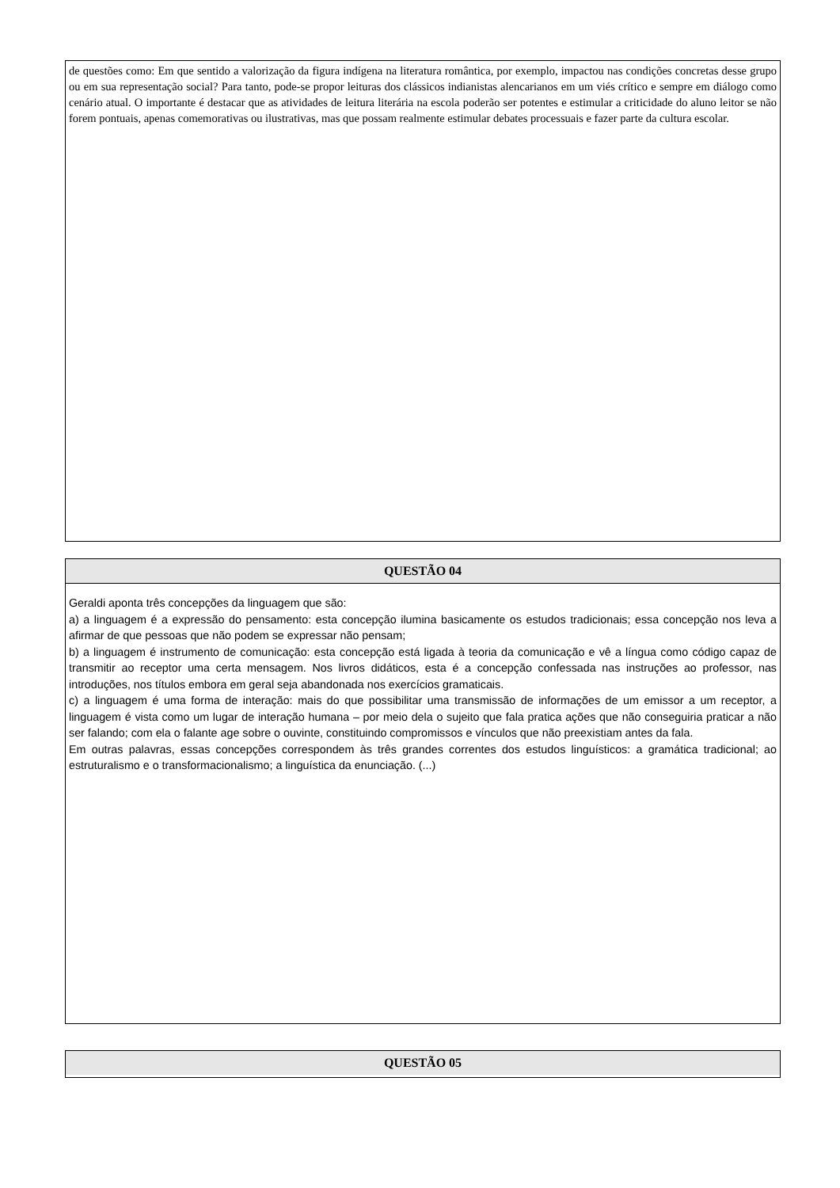de questões como: Em que sentido a valorização da figura indígena na literatura romântica, por exemplo, impactou nas condições concretas desse grupo ou em sua representação social? Para tanto, pode-se propor leituras dos clássicos indianistas alencarianos em um viés crítico e sempre em diálogo como cenário atual. O importante é destacar que as atividades de leitura literária na escola poderão ser potentes e estimular a criticidade do aluno leitor se não forem pontuais, apenas comemorativas ou ilustrativas, mas que possam realmente estimular debates processuais e fazer parte da cultura escolar.
QUESTÃO 04
Geraldi aponta três concepções da linguagem que são:
a) a linguagem é a expressão do pensamento: esta concepção ilumina basicamente os estudos tradicionais; essa concepção nos leva a afirmar de que pessoas que não podem se expressar não pensam;
b) a linguagem é instrumento de comunicação: esta concepção está ligada à teoria da comunicação e vê a língua como código capaz de transmitir ao receptor uma certa mensagem. Nos livros didáticos, esta é a concepção confessada nas instruções ao professor, nas introduções, nos títulos embora em geral seja abandonada nos exercícios gramaticais.
c) a linguagem é uma forma de interação: mais do que possibilitar uma transmissão de informações de um emissor a um receptor, a linguagem é vista como um lugar de interação humana – por meio dela o sujeito que fala pratica ações que não conseguiria praticar a não ser falando; com ela o falante age sobre o ouvinte, constituindo compromissos e vínculos que não preexistiam antes da fala.
Em outras palavras, essas concepções correspondem às três grandes correntes dos estudos linguísticos: a gramática tradicional; ao estruturalismo e o transformacionalismo; a linguística da enunciação. (...)
QUESTÃO 05